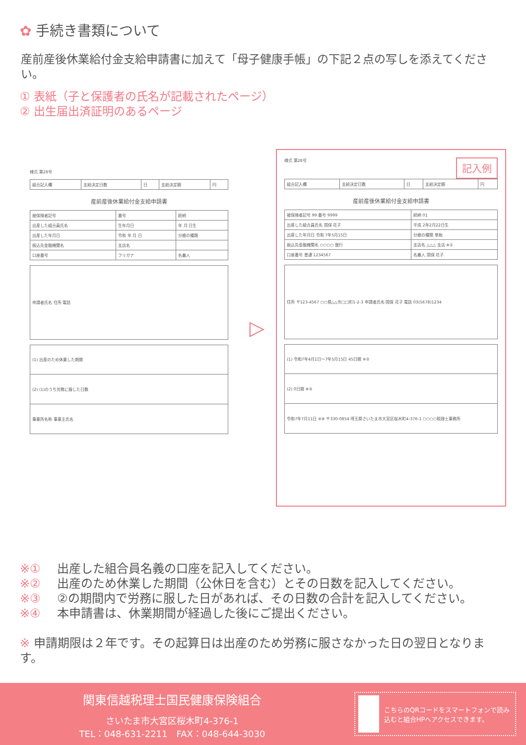✿ 手続き書類について
産前産後休業給付金支給申請書に加えて「母子健康手帳」の下記２点の写しを添えてください。
① 表紙（子と保護者の氏名が記載されたページ）
② 出生届出済証明のあるページ
様式 第28号
| 組合記入欄 | 支給決定日数 | 日 | 支給決定額 | 円 |
産前産後休業給付金支給申請書
| 被保険者記号 | 番号 | 続柄 |
| 出産した組合員氏名 | 生年月日 | 年 月 日生 |
| 出産した年月日 | 令和 年 月 日 | 分娩の種類 |
| 振込先金融機関名 | 支店名 | |
| 口座番号 | フリガナ | 名義人 |
| 申請者氏名 住所 電話 |
| (1) 出産のため休業した期間 |
| (2) (1)のうち労務に服した日数 |
| 事業所名称 事業主氏名 |
▷
記入例
様式 第28号
| 組合記入欄 | 支給決定日数 | 日 | 支給決定額 | 円 |
産前産後休業給付金支給申請書
| 被保険者記号 99 番号 9999 | 続柄 01 |
| 出産した組合員氏名 国保 花子 | 平成 2年2月22日生 |
| 出産した年月日 令和 7年5月15日 | 分娩の種類 単胎 |
| 振込先金融機関名 ○○○○ 銀行 | 支店名 △△△ 支店 ※① |
| 口座番号 普通 1234567 | 名義人 国保 花子 |
| 住所 〒123-4567 ○○県△△市□□町1-2-3 申請者氏名 国保 花子 電話 03(5678)1234 |
| (1) 令和7年4月1日〜7年5月15日 45日間 ※② |
| (2) 0日間 ※③ |
| 令和7年7月11日 ※④ 〒330-0854 埼玉県さいたま市大宮区桜木町4-376-1 ○○○○税理士事務所 |
※① 出産した組合員名義の口座を記入してください。
※② 出産のため休業した期間（公休日を含む）とその日数を記入してください。
※③ ②の期間内で労務に服した日があれば、その日数の合計を記入してください。
※④ 本申請書は、休業期間が経過した後にご提出ください。
※ 申請期限は２年です。その起算日は出産のため労務に服さなかった日の翌日となります。
関東信越税理士国民健康保険組合
さいたま市大宮区桜木町4-376-1
TEL：048-631-2211　FAX：048-644-3030
こちらのQRコードをスマートフォンで読み込むと組合HPへアクセスできます。